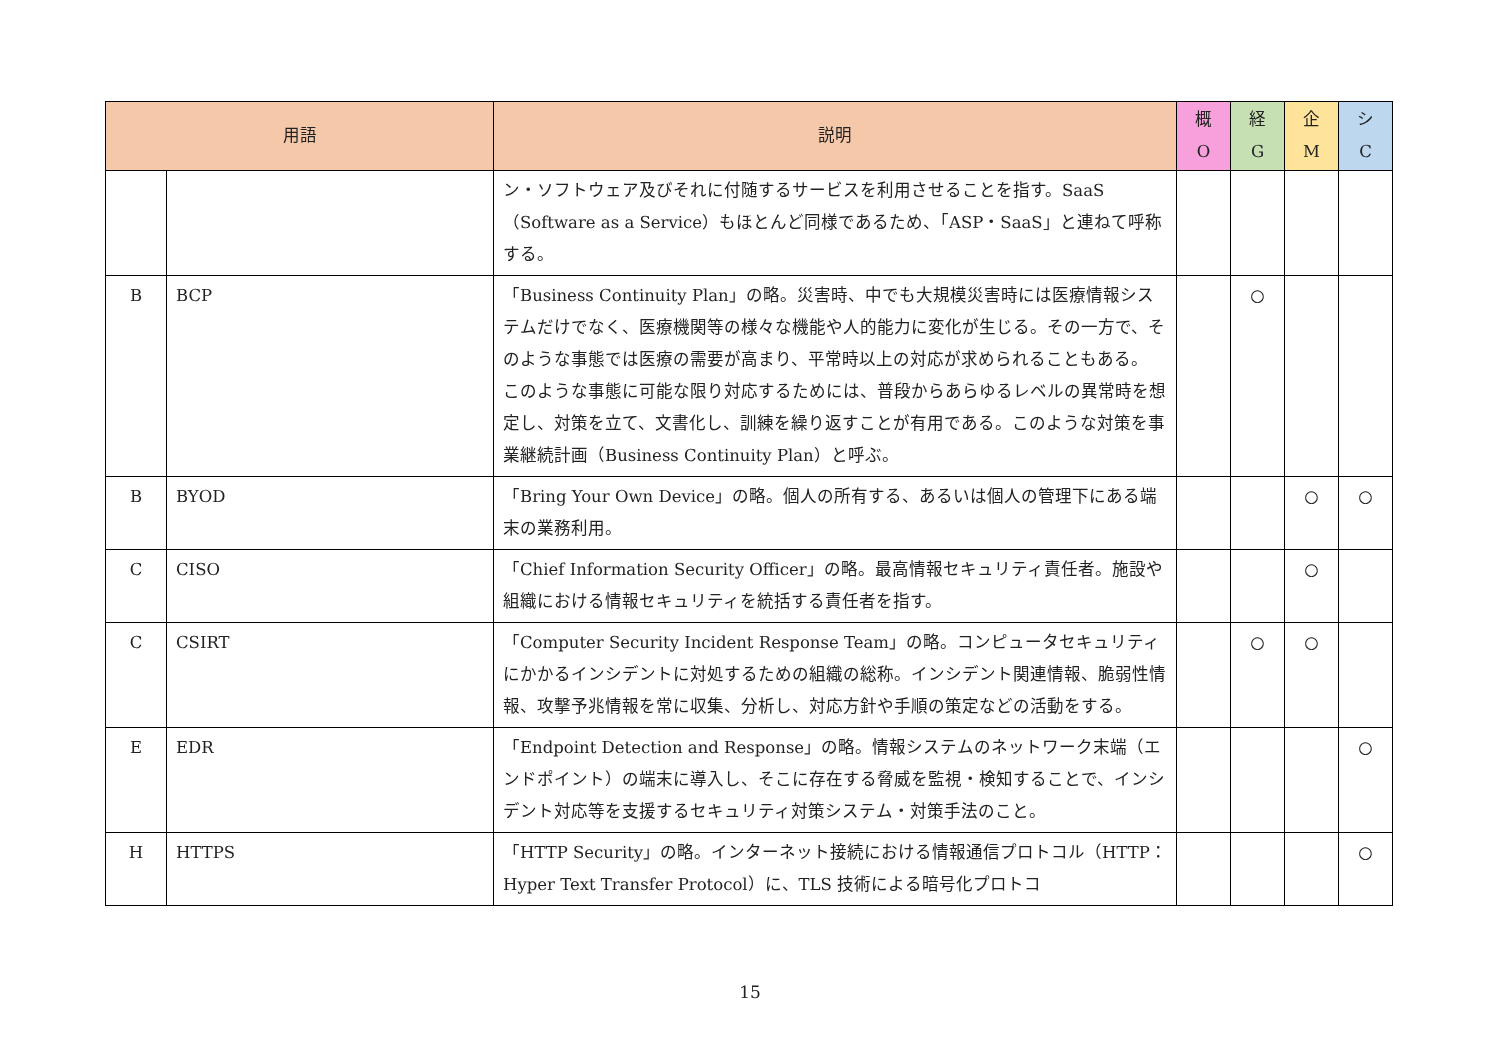| 用語 | | 説明 | 概 O | 経 G | 企 M | シ C |
| --- | --- | --- | --- | --- | --- | --- |
| | | ン・ソフトウェア及びそれに付随するサービスを利用させることを指す。SaaS（Software as a Service）もほとんど同様であるため、「ASP・SaaS」と連ねて呼称する。 | | | | |
| B | BCP | 「Business Continuity Plan」の略。災害時、中でも大規模災害時には医療情報システムだけでなく、医療機関等の様々な機能や人的能力に変化が生じる。その一方で、そのような事態では医療の需要が高まり、平常時以上の対応が求められることもある。 このような事態に可能な限り対応するためには、普段からあらゆるレベルの異常時を想定し、対策を立て、文書化し、訓練を繰り返すことが有用である。このような対策を事業継続計画（Business Continuity Plan）と呼ぶ。 | | ○ | | |
| B | BYOD | 「Bring Your Own Device」の略。個人の所有する、あるいは個人の管理下にある端末の業務利用。 | | | ○ | ○ |
| C | CISO | 「Chief Information Security Officer」の略。最高情報セキュリティ責任者。施設や組織における情報セキュリティを統括する責任者を指す。 | | | ○ | |
| C | CSIRT | 「Computer Security Incident Response Team」の略。コンピュータセキュリティにかかるインシデントに対処するための組織の総称。インシデント関連情報、脆弱性情報、攻撃予兆情報を常に収集、分析し、対応方針や手順の策定などの活動をする。 | | ○ | ○ | |
| E | EDR | 「Endpoint Detection and Response」の略。情報システムのネットワーク末端（エンドポイント）の端末に導入し、そこに存在する脅威を監視・検知することで、インシデント対応等を支援するセキュリティ対策システム・対策手法のこと。 | | | | ○ |
| H | HTTPS | 「HTTP Security」の略。インターネット接続における情報通信プロトコル（HTTP：Hyper Text Transfer Protocol）に、TLS 技術による暗号化プロトコ | | | | ○ |
15